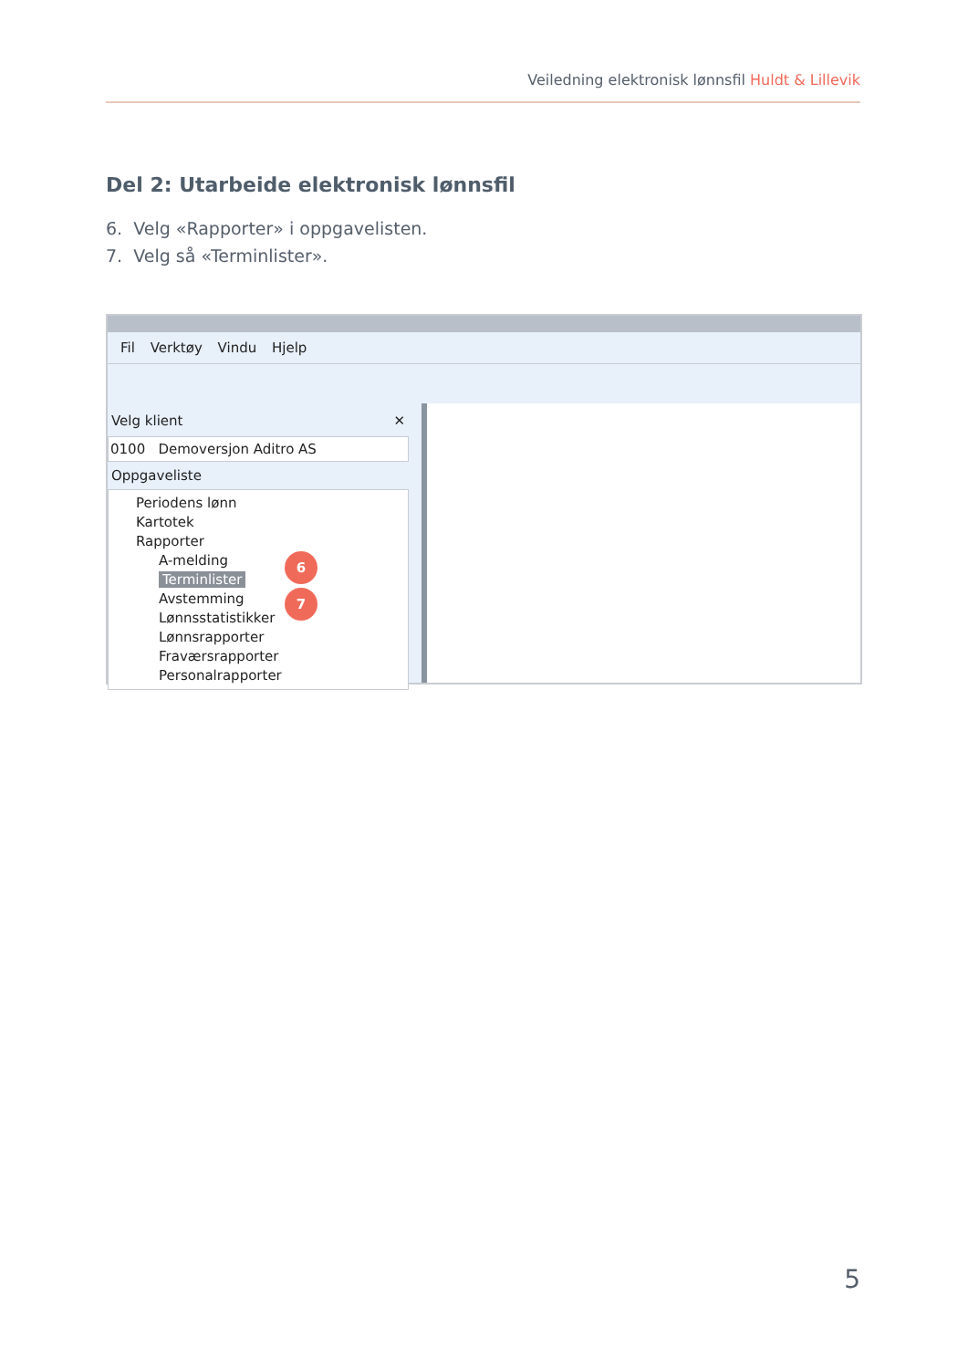Veiledning elektronisk lønnsfil Huldt & Lillevik
Del 2: Utarbeide elektronisk lønnsfil
6. Velg «Rapporter» i oppgavelisten.
7. Velg så «Terminlister».
Fil Verktøy Vindu Hjelp
Velg klient ✕
0100 Demoversjon Aditro AS
Oppgaveliste
Periodens lønn
Kartotek
Rapporter
A-melding
Terminlister
Avstemming
Lønnsstatistikker
Lønnsrapporter
Fraværsrapporter
Personalrapporter
6
7
5